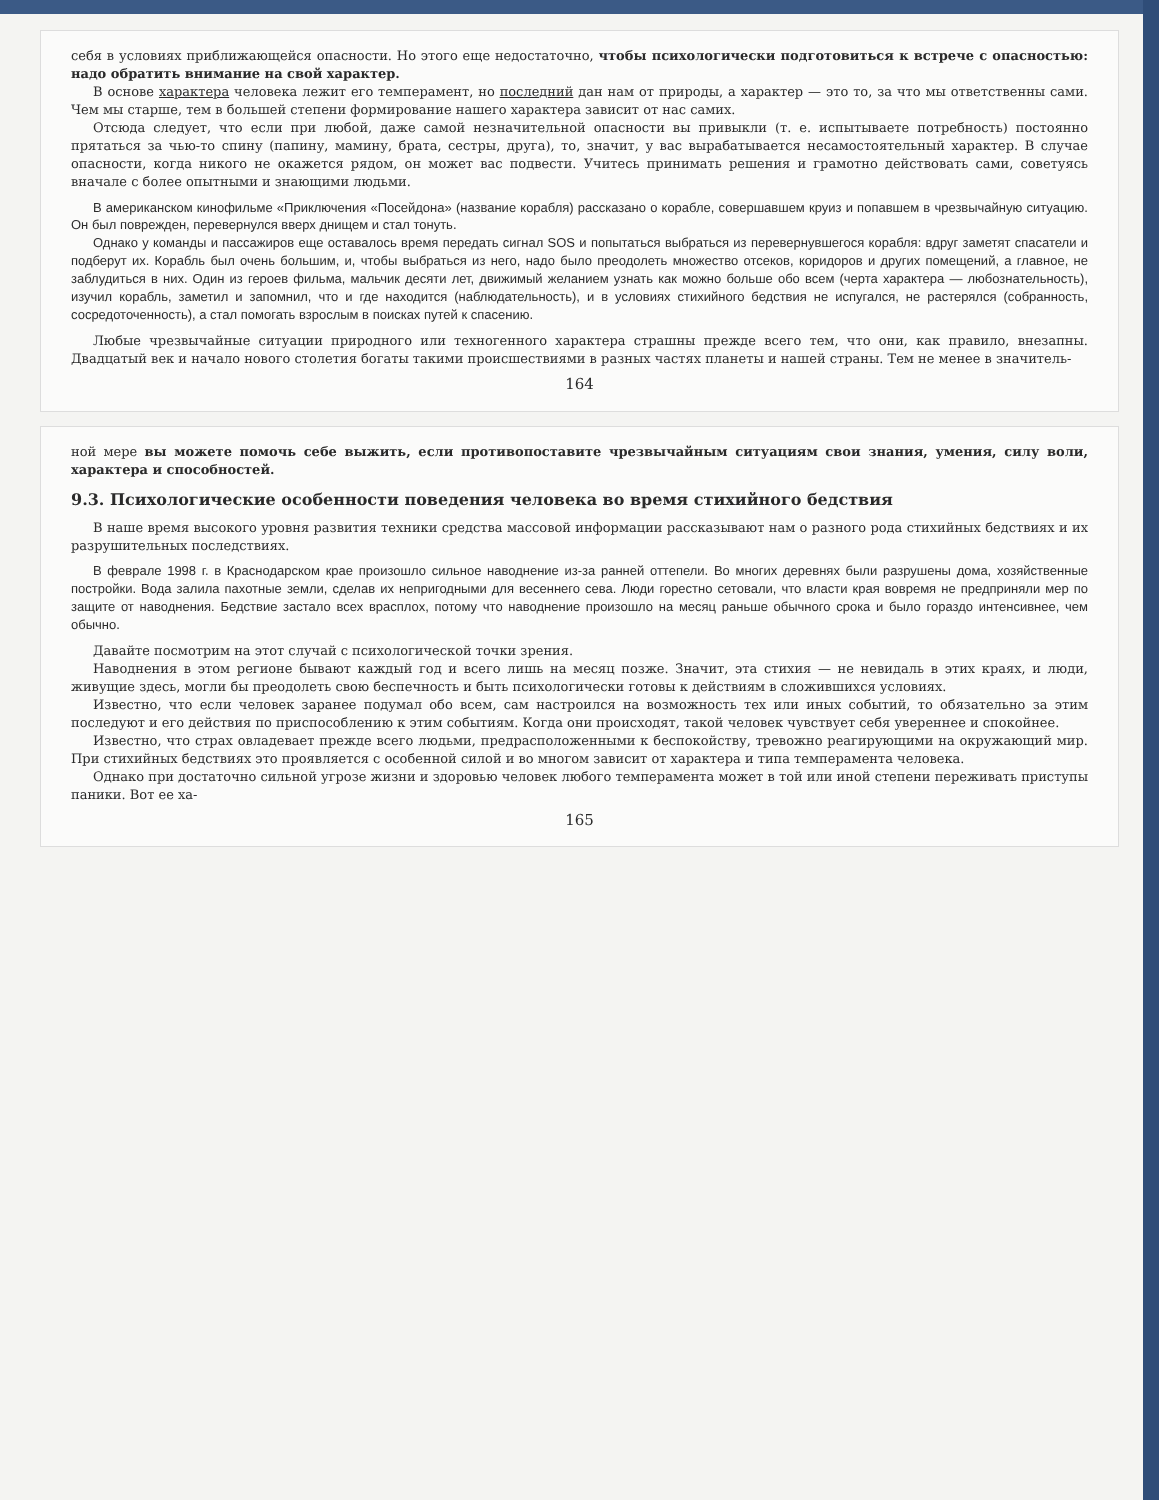себя в условиях приближающейся опасности. Но этого еще недостаточно, чтобы психологически подготовиться к встрече с опасностью: надо обратить внимание на свой характер.
В основе характера человека лежит его темперамент, но последний дан нам от природы, а характер — это то, за что мы ответственны сами. Чем мы старше, тем в большей степени формирование нашего характера зависит от нас самих.
Отсюда следует, что если при любой, даже самой незначительной опасности вы привыкли (т. е. испытываете потребность) постоянно прятаться за чью-то спину (папину, мамину, брата, сестры, друга), то, значит, у вас вырабатывается несамостоятельный характер. В случае опасности, когда никого не окажется рядом, он может вас подвести. Учитесь принимать решения и грамотно действовать сами, советуясь вначале с более опытными и знающими людьми.
В американском кинофильме «Приключения «Посейдона» (название корабля) рассказано о корабле, совершавшем круиз и попавшем в чрезвычайную ситуацию. Он был поврежден, перевернулся вверх днищем и стал тонуть.
Однако у команды и пассажиров еще оставалось время передать сигнал SOS и попытаться выбраться из перевернувшегося корабля: вдруг заметят спасатели и подберут их. Корабль был очень большим, и, чтобы выбраться из него, надо было преодолеть множество отсеков, коридоров и других помещений, а главное, не заблудиться в них. Один из героев фильма, мальчик десяти лет, движимый желанием узнать как можно больше обо всем (черта характера — любознательность), изучил корабль, заметил и запомнил, что и где находится (наблюдательность), и в условиях стихийного бедствия не испугался, не растерялся (собранность, сосредоточенность), а стал помогать взрослым в поисках путей к спасению.
Любые чрезвычайные ситуации природного или техногенного характера страшны прежде всего тем, что они, как правило, внезапны. Двадцатый век и начало нового столетия богаты такими происшествиями в разных частях планеты и нашей страны. Тем не менее в значитель-
164
ной мере вы можете помочь себе выжить, если противопоставите чрезвычайным ситуациям свои знания, умения, силу воли, характера и способностей.
9.3. Психологические особенности поведения человека во время стихийного бедствия
В наше время высокого уровня развития техники средства массовой информации рассказывают нам о разного рода стихийных бедствиях и их разрушительных последствиях.
В феврале 1998 г. в Краснодарском крае произошло сильное наводнение из-за ранней оттепели. Во многих деревнях были разрушены дома, хозяйственные постройки. Вода залила пахотные земли, сделав их непригодными для весеннего сева. Люди горестно сетовали, что власти края вовремя не предприняли мер по защите от наводнения. Бедствие застало всех врасплох, потому что наводнение произошло на месяц раньше обычного срока и было гораздо интенсивнее, чем обычно.
Давайте посмотрим на этот случай с психологической точки зрения.
Наводнения в этом регионе бывают каждый год и всего лишь на месяц позже. Значит, эта стихия — не невидаль в этих краях, и люди, живущие здесь, могли бы преодолеть свою беспечность и быть психологически готовы к действиям в сложившихся условиях.
Известно, что если человек заранее подумал обо всем, сам настроился на возможность тех или иных событий, то обязательно за этим последуют и его действия по приспособлению к этим событиям. Когда они происходят, такой человек чувствует себя увереннее и спокойнее.
Известно, что страх овладевает прежде всего людьми, предрасположенными к беспокойству, тревожно реагирующими на окружающий мир. При стихийных бедствиях это проявляется с особенной силой и во многом зависит от характера и типа темперамента человека.
Однако при достаточно сильной угрозе жизни и здоровью человек любого темперамента может в той или иной степени переживать приступы паники. Вот ее ха-
165